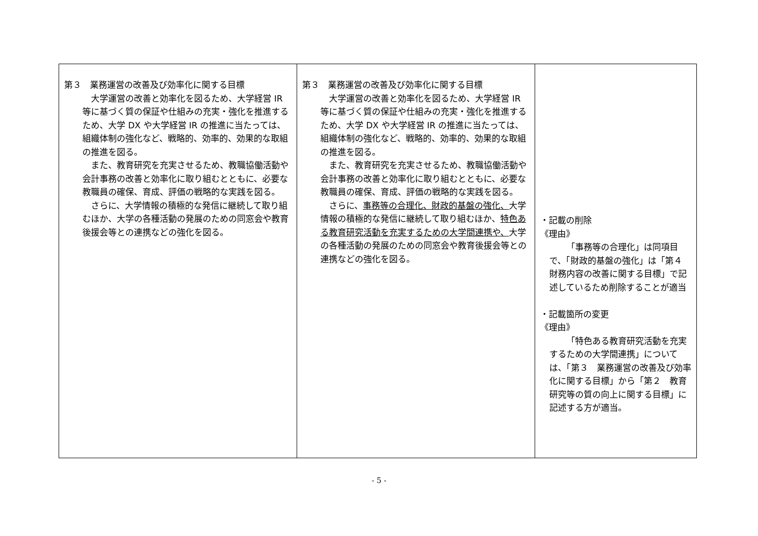| 第３ 業務運営の改善及び効率化に関する目標 大学運営の改善と効率化を図るため、大学経営 IR 等に基づく質の保証や仕組みの充実・強化を推進するため、大学 DX や大学経営 IR の推進に当たっては、組織体制の強化など、戦略的、効率的、効果的な取組の推進を図る。 また、教育研究を充実させるため、教職協働活動や会計事務の改善と効率化に取り組むとともに、必要な教職員の確保、育成、評価の戦略的な実践を図る。 さらに、大学情報の積極的な発信に継続して取り組むほか、大学の各種活動の発展のための同窓会や教育後援会等との連携などの強化を図る。 | 第３ 業務運営の改善及び効率化に関する目標 大学運営の改善と効率化を図るため、大学経営 IR 等に基づく質の保証や仕組みの充実・強化を推進するため、大学 DX や大学経営 IR の推進に当たっては、組織体制の強化など、戦略的、効率的、効果的な取組の推進を図る。 また、教育研究を充実させるため、教職協働活動や会計事務の改善と効率化に取り組むとともに、必要な教職員の確保、育成、評価の戦略的な実践を図る。 さらに、 事務等の合理化、財政的基盤の強化、 大学情報の積極的な発信に継続して取り組むほか、 特色ある教育研究活動を充実するための大学間連携や、 大学の各種活動の発展のための同窓会や教育後援会等との連携などの強化を図る。 | ・記載の削除 《理由》 「事務等の合理化」は同項目で、「財政的基盤の強化」は「第４ 財務内容の改善に関する目標」で記述しているため削除することが適当 ・記載箇所の変更 《理由》 「特色ある教育研究活動を充実するための大学間連携」については、「第３ 業務運営の改善及び効率化に関する目標」から「第２ 教育研究等の質の向上に関する目標」に記述する方が適当。 |
- 5 -